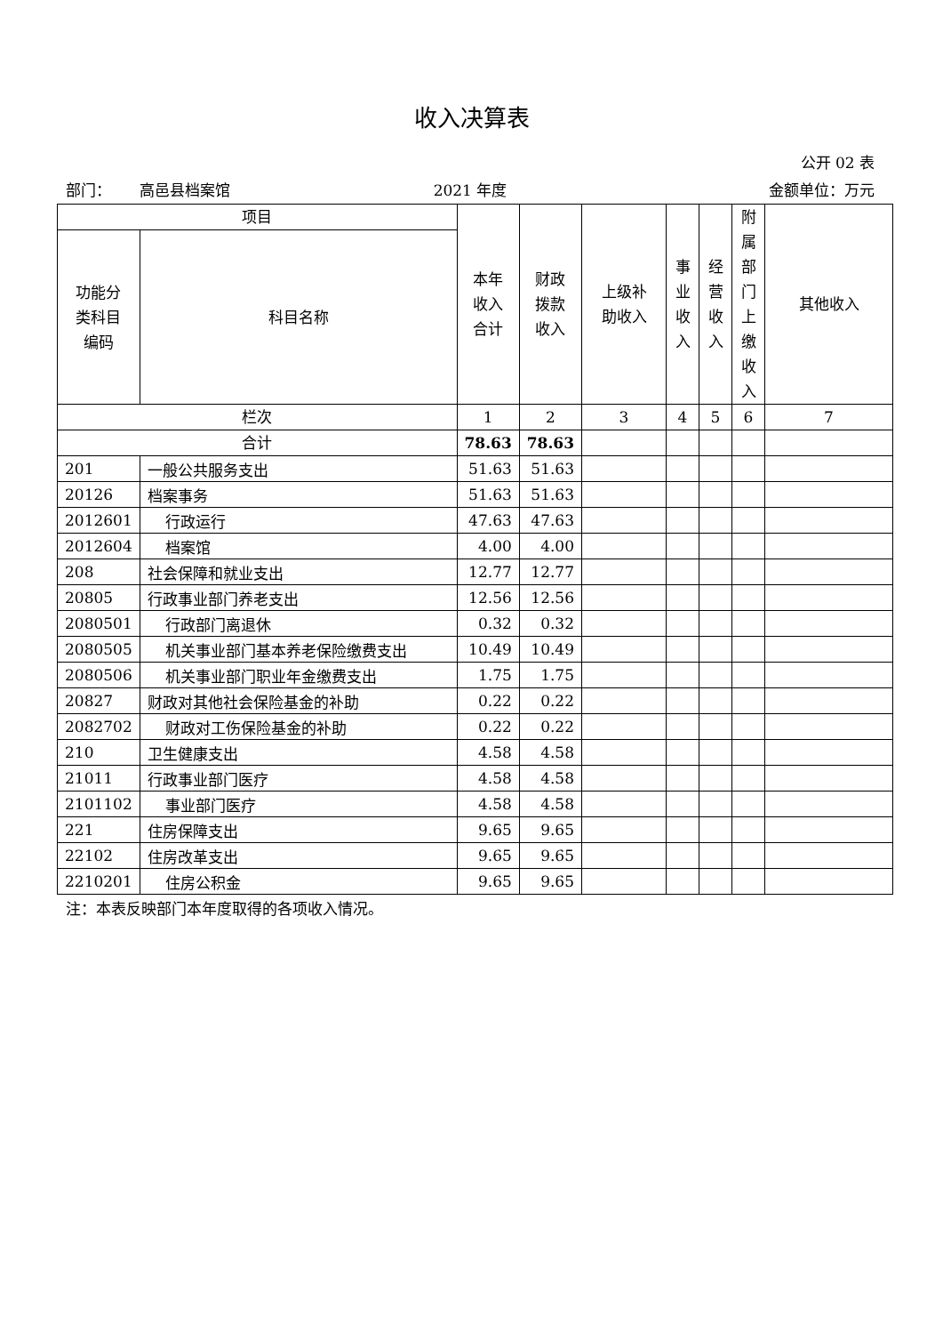收入决算表
公开 02 表
部门： 高邑县档案馆 2021 年度 金额单位：万元
| 项目 | | 本年 收入 合计 | 财政 拨款 收入 | 上级补 助收入 | 事 业 收 入 | 经 营 收 入 | 附 属 部 门 上 缴 收 入 | 其他收入 |
| --- | --- | --- | --- | --- | --- | --- | --- | --- |
| 功能分 类科目 编码 | 科目名称 | | | | | | | |
| 栏次 | | 1 | 2 | 3 | 4 | 5 | 6 | 7 |
| 合计 | | 78.63 | 78.63 | | | | | |
| 201 | 一般公共服务支出 | 51.63 | 51.63 | | | | | |
| 20126 | 档案事务 | 51.63 | 51.63 | | | | | |
| 2012601 | 行政运行 | 47.63 | 47.63 | | | | | |
| 2012604 | 档案馆 | 4.00 | 4.00 | | | | | |
| 208 | 社会保障和就业支出 | 12.77 | 12.77 | | | | | |
| 20805 | 行政事业部门养老支出 | 12.56 | 12.56 | | | | | |
| 2080501 | 行政部门离退休 | 0.32 | 0.32 | | | | | |
| 2080505 | 机关事业部门基本养老保险缴费支出 | 10.49 | 10.49 | | | | | |
| 2080506 | 机关事业部门职业年金缴费支出 | 1.75 | 1.75 | | | | | |
| 20827 | 财政对其他社会保险基金的补助 | 0.22 | 0.22 | | | | | |
| 2082702 | 财政对工伤保险基金的补助 | 0.22 | 0.22 | | | | | |
| 210 | 卫生健康支出 | 4.58 | 4.58 | | | | | |
| 21011 | 行政事业部门医疗 | 4.58 | 4.58 | | | | | |
| 2101102 | 事业部门医疗 | 4.58 | 4.58 | | | | | |
| 221 | 住房保障支出 | 9.65 | 9.65 | | | | | |
| 22102 | 住房改革支出 | 9.65 | 9.65 | | | | | |
| 2210201 | 住房公积金 | 9.65 | 9.65 | | | | | |
注：本表反映部门本年度取得的各项收入情况。